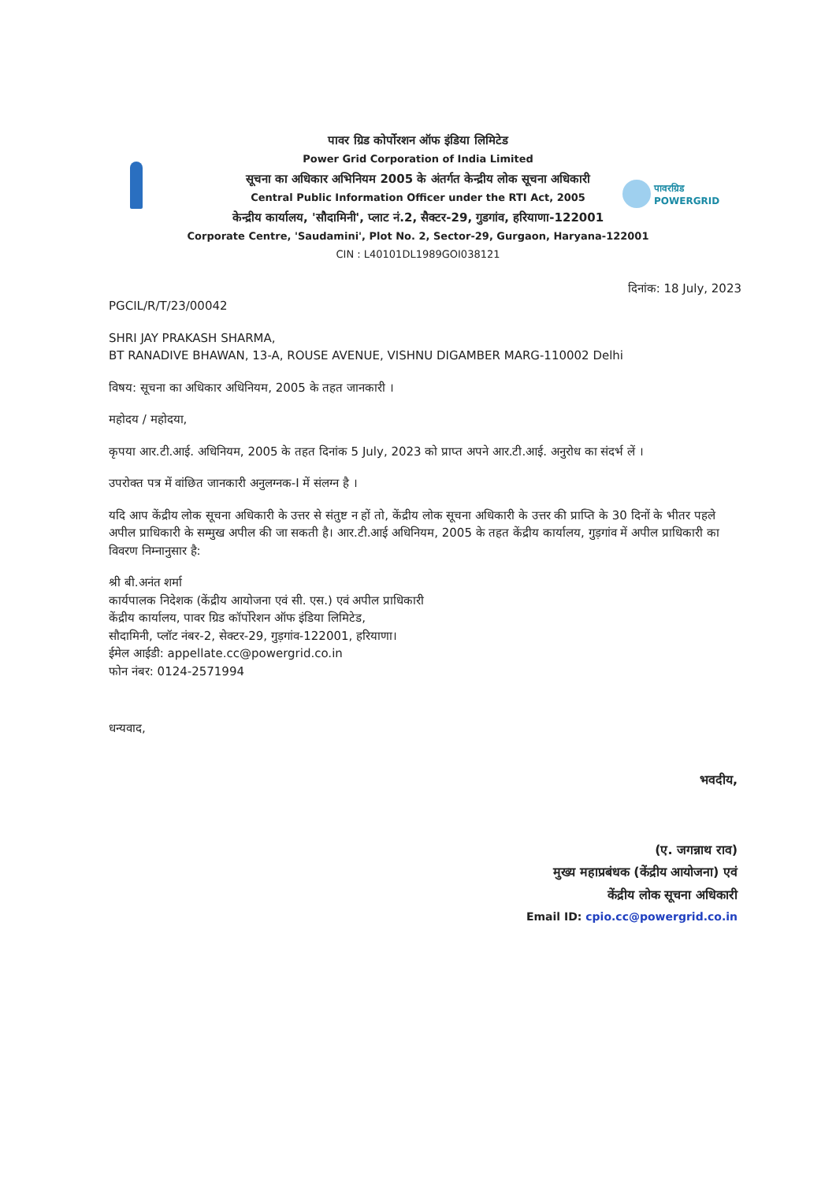पावरग्रिड
POWERGRID
पावर ग्रिड कोर्पोरशन ऑफ इंडिया लिमिटेड
Power Grid Corporation of India Limited
सूचना का अधिकार अभिनियम 2005 के अंतर्गत केन्द्रीय लोक सूचना अधिकारी
Central Public Information Officer under the RTI Act, 2005
केन्द्रीय कार्यालय, 'सौदामिनी', प्लाट नं.2, सैक्टर-29, गुडगांव, हरियाणा-122001
Corporate Centre, 'Saudamini', Plot No. 2, Sector-29, Gurgaon, Haryana-122001
CIN : L40101DL1989GOI038121
दिनांक: 18 July, 2023
PGCIL/R/T/23/00042
SHRI JAY PRAKASH SHARMA,
BT RANADIVE BHAWAN, 13-A, ROUSE AVENUE, VISHNU DIGAMBER MARG-110002 Delhi
विषय: सूचना का अधिकार अधिनियम, 2005 के तहत जानकारी ।
महोदय / महोदया,
कृपया आर.टी.आई. अधिनियम, 2005 के तहत दिनांक 5 July, 2023 को प्राप्त अपने आर.टी.आई. अनुरोध का संदर्भ लें ।
उपरोक्त पत्र में वांछित जानकारी अनुलग्नक-I में संलग्न है ।
यदि आप केंद्रीय लोक सूचना अधिकारी के उत्तर से संतुष्ट न हों तो, केंद्रीय लोक सूचना अधिकारी के उत्तर की प्राप्ति के 30 दिनों के भीतर पहले अपील प्राधिकारी के सम्मुख अपील की जा सकती है। आर.टी.आई अधिनियम, 2005 के तहत केंद्रीय कार्यालय, गुड़गांव में अपील प्राधिकारी का विवरण निम्नानुसार है:
श्री बी.अनंत शर्मा
कार्यपालक निदेशक (केंद्रीय आयोजना एवं सी. एस.) एवं अपील प्राधिकारी
केंद्रीय कार्यालय, पावर ग्रिड कॉर्पोरेशन ऑफ इंडिया लिमिटेड,
सौदामिनी, प्लॉट नंबर-2, सेक्टर-29, गुड़गांव-122001, हरियाणा।
ईमेल आईडी: appellate.cc@powergrid.co.in
फोन नंबर: 0124-2571994
धन्यवाद,
भवदीय,
(ए. जगन्नाथ राव)
मुख्य महाप्रबंधक (केंद्रीय आयोजना) एवं
केंद्रीय लोक सूचना अधिकारी
Email ID: cpio.cc@powergrid.co.in